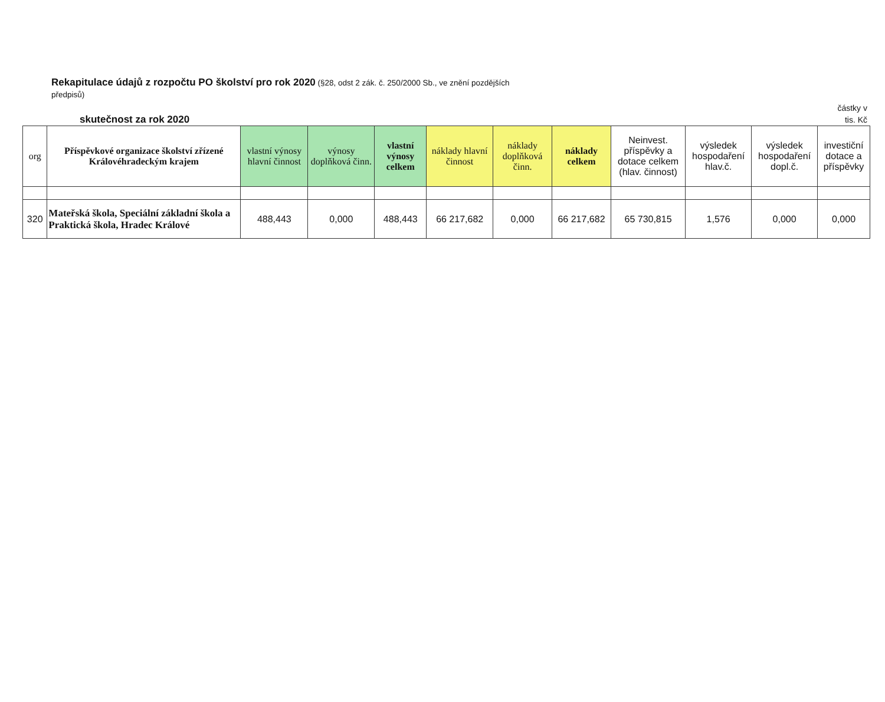Rekapitulace údajů z rozpočtu PO školství pro rok 2020 (§28, odst 2 zák. č. 250/2000 Sb., ve znění pozdějších předpisů)
skutečnost za rok 2020
částky v
tis. Kč
| org | Příspěvkové organizace školství zřízené Královéhradeckým krajem | vlastní výnosy hlavní činnost | výnosy doplňková činn. | vlastní výnosy celkem | náklady hlavní činnost | náklady doplňková činn. | náklady celkem | Neinvest. příspěvky a dotace celkem (hlav. činnost) | výsledek hospodaření hlav.č. | výsledek hospodaření dopl.č. | investiční dotace a příspěvky |
| --- | --- | --- | --- | --- | --- | --- | --- | --- | --- | --- | --- |
| 320 | Mateřská škola, Speciální základní škola a Praktická škola, Hradec Králové | 488,443 | 0,000 | 488,443 | 66 217,682 | 0,000 | 66 217,682 | 65 730,815 | 1,576 | 0,000 | 0,000 |